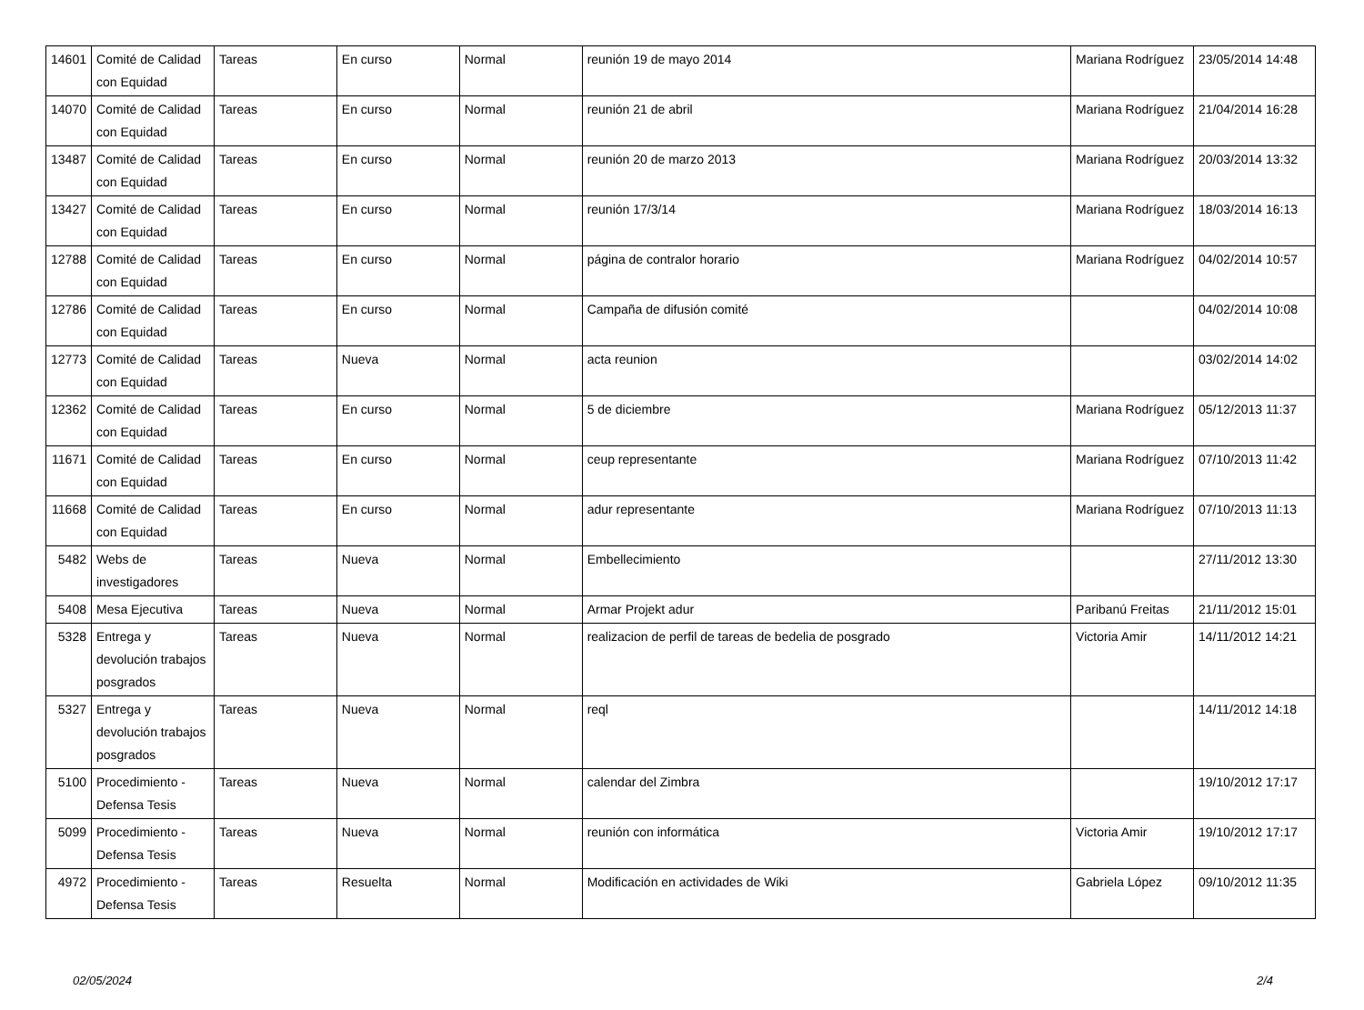| 14601 | Comité de Calidad con Equidad | Tareas | En curso | Normal | reunión 19 de mayo 2014 | Mariana Rodríguez | 23/05/2014 14:48 |
| 14070 | Comité de Calidad con Equidad | Tareas | En curso | Normal | reunión 21 de abril | Mariana Rodríguez | 21/04/2014 16:28 |
| 13487 | Comité de Calidad con Equidad | Tareas | En curso | Normal | reunión 20 de marzo 2013 | Mariana Rodríguez | 20/03/2014 13:32 |
| 13427 | Comité de Calidad con Equidad | Tareas | En curso | Normal | reunión 17/3/14 | Mariana Rodríguez | 18/03/2014 16:13 |
| 12788 | Comité de Calidad con Equidad | Tareas | En curso | Normal | página de contralor horario | Mariana Rodríguez | 04/02/2014 10:57 |
| 12786 | Comité de Calidad con Equidad | Tareas | En curso | Normal | Campaña de difusión comité | | 04/02/2014 10:08 |
| 12773 | Comité de Calidad con Equidad | Tareas | Nueva | Normal | acta reunion | | 03/02/2014 14:02 |
| 12362 | Comité de Calidad con Equidad | Tareas | En curso | Normal | 5 de diciembre | Mariana Rodríguez | 05/12/2013 11:37 |
| 11671 | Comité de Calidad con Equidad | Tareas | En curso | Normal | ceup representante | Mariana Rodríguez | 07/10/2013 11:42 |
| 11668 | Comité de Calidad con Equidad | Tareas | En curso | Normal | adur representante | Mariana Rodríguez | 07/10/2013 11:13 |
| 5482 | Webs de investigadores | Tareas | Nueva | Normal | Embellecimiento | | 27/11/2012 13:30 |
| 5408 | Mesa Ejecutiva | Tareas | Nueva | Normal | Armar Projekt adur | Paribanú Freitas | 21/11/2012 15:01 |
| 5328 | Entrega y devolución trabajos posgrados | Tareas | Nueva | Normal | realizacion de perfil de tareas de bedelia de posgrado | Victoria Amir | 14/11/2012 14:21 |
| 5327 | Entrega y devolución trabajos posgrados | Tareas | Nueva | Normal | reql | | 14/11/2012 14:18 |
| 5100 | Procedimiento - Defensa Tesis | Tareas | Nueva | Normal | calendar del Zimbra | | 19/10/2012 17:17 |
| 5099 | Procedimiento - Defensa Tesis | Tareas | Nueva | Normal | reunión con informática | Victoria Amir | 19/10/2012 17:17 |
| 4972 | Procedimiento - Defensa Tesis | Tareas | Resuelta | Normal | Modificación en actividades de Wiki | Gabriela López | 09/10/2012 11:35 |
02/05/2024 2/4